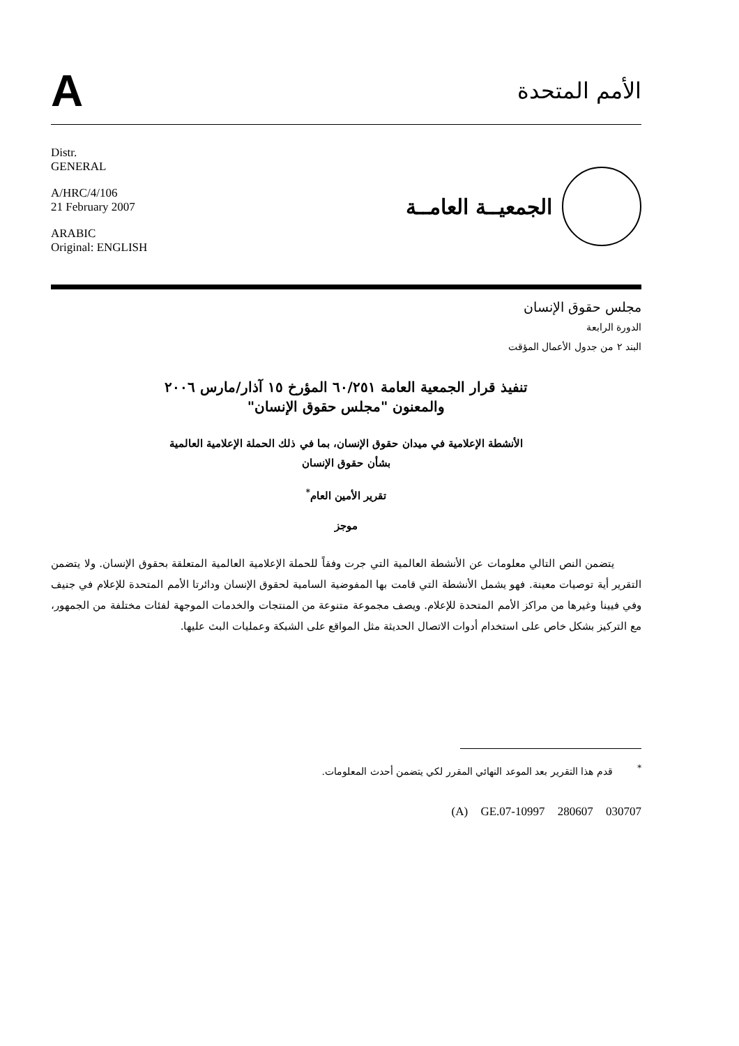A
الأمم المتحدة
Distr.
GENERAL
A/HRC/4/106
21 February 2007
ARABIC
Original: ENGLISH
الجمعيــة العامــة
مجلس حقوق الإنسان
الدورة الرابعة
البند ٢ من جدول الأعمال المؤقت
تنفيذ قرار الجمعية العامة ٦٠/٢٥١ المؤرخ ١٥ آذار/مارس ٢٠٠٦
والمعنون "مجلس حقوق الإنسان"
الأنشطة الإعلامية في ميدان حقوق الإنسان، بما في ذلك الحملة الإعلامية العالمية
بشأن حقوق الإنسان
تقرير الأمين العام<sup>*</sup>
موجز
يتضمن النص التالي معلومات عن الأنشطة العالمية التي جرت وفقاً للحملة الإعلامية العالمية المتعلقة بحقوق الإنسان. ولا يتضمن التقرير أية توصيات معينة. فهو يشمل الأنشطة التي قامت بها المفوضية السامية لحقوق الإنسان ودائرتا الأمم المتحدة للإعلام في جنيف وفي فيينا وغيرها من مراكز الأمم المتحدة للإعلام. ويصف مجموعة متنوعة من المنتجات والخدمات الموجهة لفئات مختلفة من الجمهور، مع التركيز بشكل خاص على استخدام أدوات الاتصال الحديثة مثل المواقع على الشبكة وعمليات البث عليها.
<sup>*</sup> قدم هذا التقرير بعد الموعد النهائي المقرر لكي يتضمن أحدث المعلومات.
(A) GE.07-10997 280607 030707